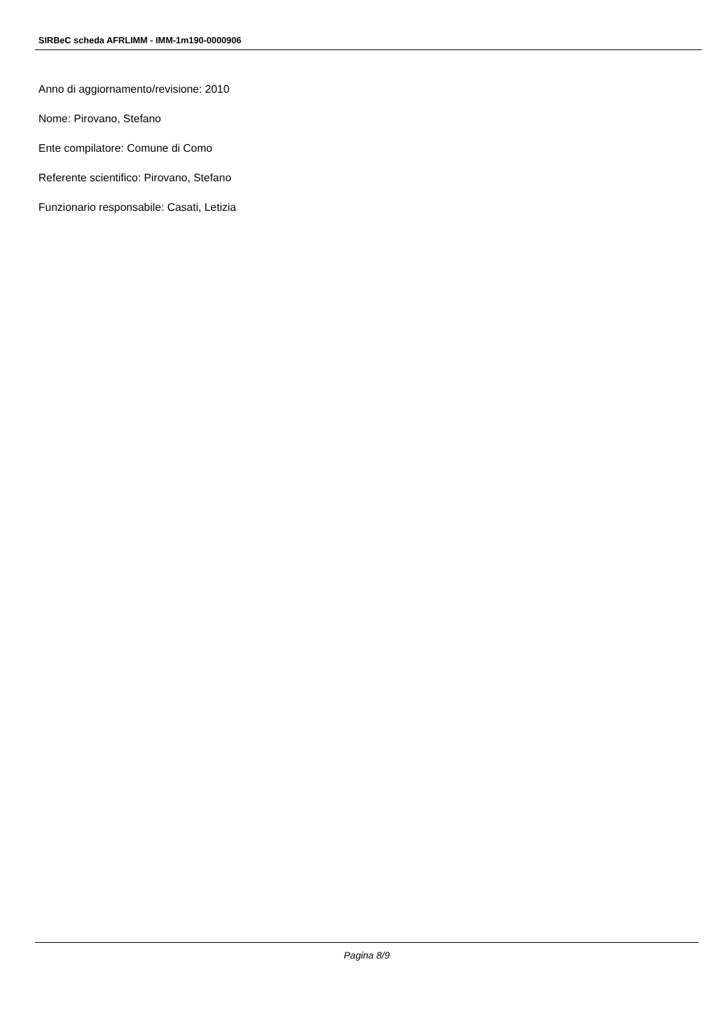SIRBeC scheda AFRLIMM - IMM-1m190-0000906
Anno di aggiornamento/revisione: 2010
Nome: Pirovano, Stefano
Ente compilatore: Comune di Como
Referente scientifico: Pirovano, Stefano
Funzionario responsabile: Casati, Letizia
Pagina 8/9